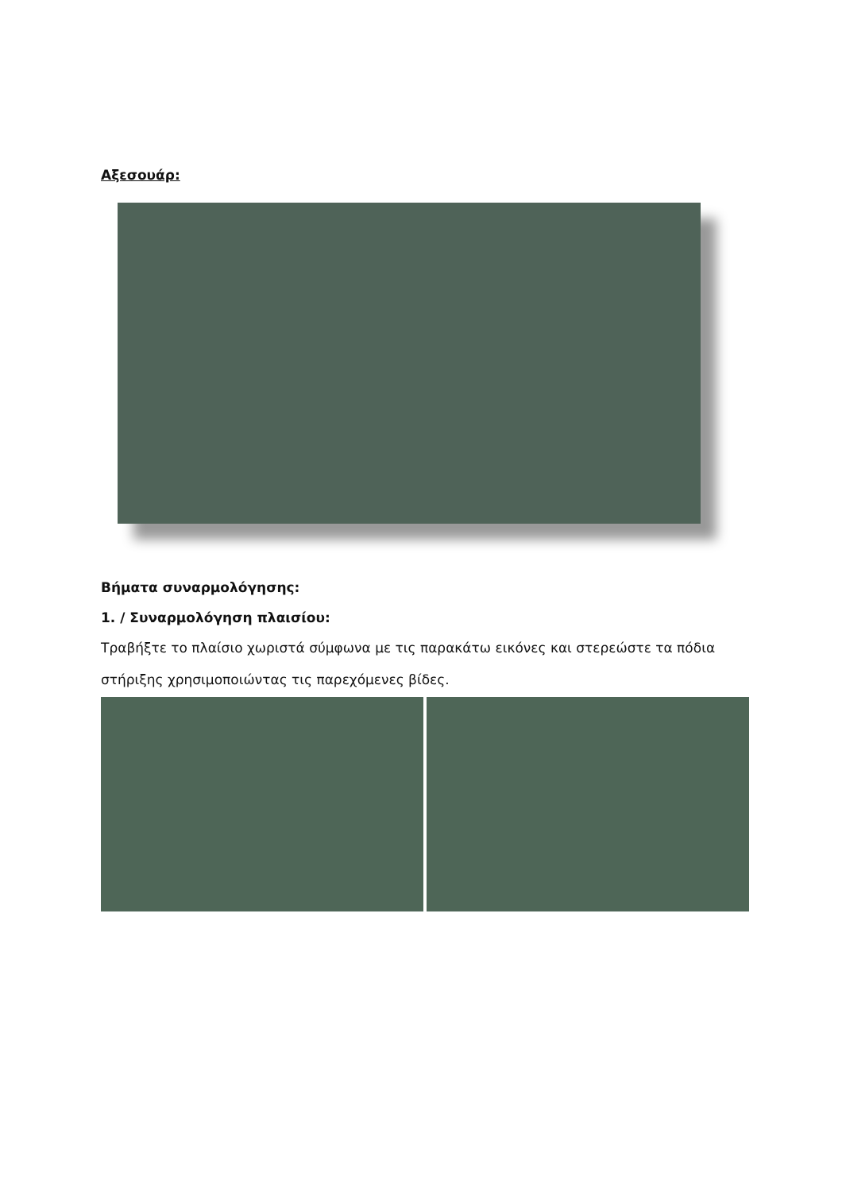Αξεσουάρ:
Βήματα συναρμολόγησης:
1. / Συναρμολόγηση πλαισίου:
Τραβήξτε το πλαίσιο χωριστά σύμφωνα με τις παρακάτω εικόνες και στερεώστε τα πόδια στήριξης χρησιμοποιώντας τις παρεχόμενες βίδες.